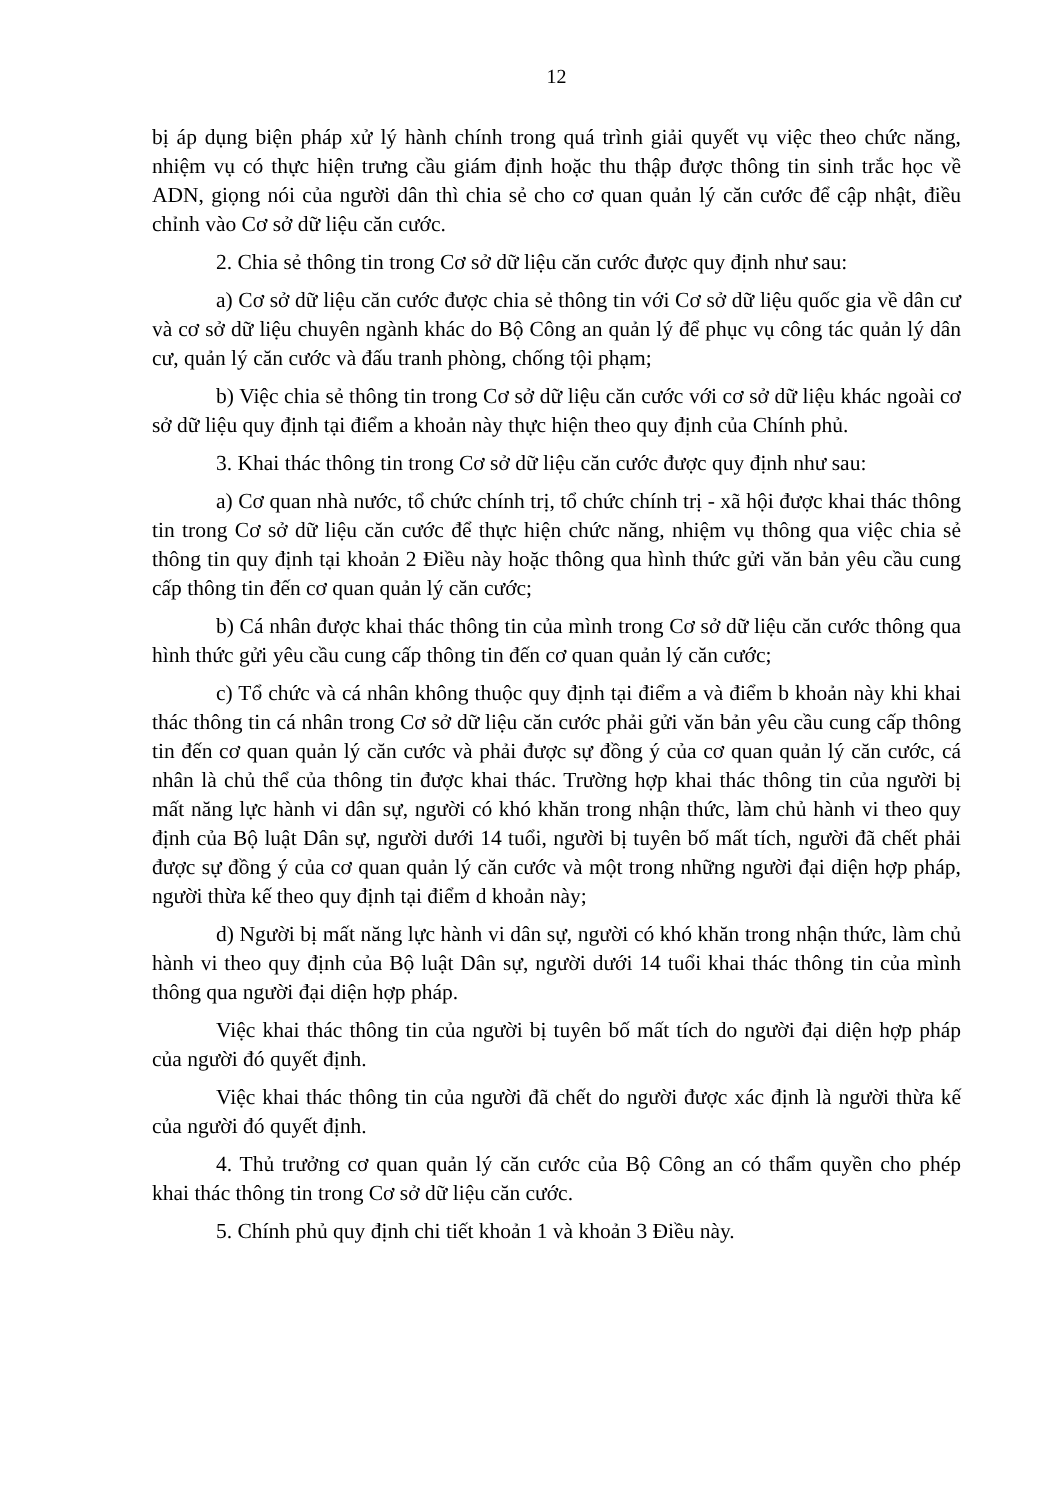12
bị áp dụng biện pháp xử lý hành chính trong quá trình giải quyết vụ việc theo chức năng, nhiệm vụ có thực hiện trưng cầu giám định hoặc thu thập được thông tin sinh trắc học về ADN, giọng nói của người dân thì chia sẻ cho cơ quan quản lý căn cước để cập nhật, điều chỉnh vào Cơ sở dữ liệu căn cước.
2. Chia sẻ thông tin trong Cơ sở dữ liệu căn cước được quy định như sau:
a) Cơ sở dữ liệu căn cước được chia sẻ thông tin với Cơ sở dữ liệu quốc gia về dân cư và cơ sở dữ liệu chuyên ngành khác do Bộ Công an quản lý để phục vụ công tác quản lý dân cư, quản lý căn cước và đấu tranh phòng, chống tội phạm;
b) Việc chia sẻ thông tin trong Cơ sở dữ liệu căn cước với cơ sở dữ liệu khác ngoài cơ sở dữ liệu quy định tại điểm a khoản này thực hiện theo quy định của Chính phủ.
3. Khai thác thông tin trong Cơ sở dữ liệu căn cước được quy định như sau:
a) Cơ quan nhà nước, tổ chức chính trị, tổ chức chính trị - xã hội được khai thác thông tin trong Cơ sở dữ liệu căn cước để thực hiện chức năng, nhiệm vụ thông qua việc chia sẻ thông tin quy định tại khoản 2 Điều này hoặc thông qua hình thức gửi văn bản yêu cầu cung cấp thông tin đến cơ quan quản lý căn cước;
b) Cá nhân được khai thác thông tin của mình trong Cơ sở dữ liệu căn cước thông qua hình thức gửi yêu cầu cung cấp thông tin đến cơ quan quản lý căn cước;
c) Tổ chức và cá nhân không thuộc quy định tại điểm a và điểm b khoản này khi khai thác thông tin cá nhân trong Cơ sở dữ liệu căn cước phải gửi văn bản yêu cầu cung cấp thông tin đến cơ quan quản lý căn cước và phải được sự đồng ý của cơ quan quản lý căn cước, cá nhân là chủ thể của thông tin được khai thác. Trường hợp khai thác thông tin của người bị mất năng lực hành vi dân sự, người có khó khăn trong nhận thức, làm chủ hành vi theo quy định của Bộ luật Dân sự, người dưới 14 tuổi, người bị tuyên bố mất tích, người đã chết phải được sự đồng ý của cơ quan quản lý căn cước và một trong những người đại diện hợp pháp, người thừa kế theo quy định tại điểm d khoản này;
d) Người bị mất năng lực hành vi dân sự, người có khó khăn trong nhận thức, làm chủ hành vi theo quy định của Bộ luật Dân sự, người dưới 14 tuổi khai thác thông tin của mình thông qua người đại diện hợp pháp.
Việc khai thác thông tin của người bị tuyên bố mất tích do người đại diện hợp pháp của người đó quyết định.
Việc khai thác thông tin của người đã chết do người được xác định là người thừa kế của người đó quyết định.
4. Thủ trưởng cơ quan quản lý căn cước của Bộ Công an có thẩm quyền cho phép khai thác thông tin trong Cơ sở dữ liệu căn cước.
5. Chính phủ quy định chi tiết khoản 1 và khoản 3 Điều này.